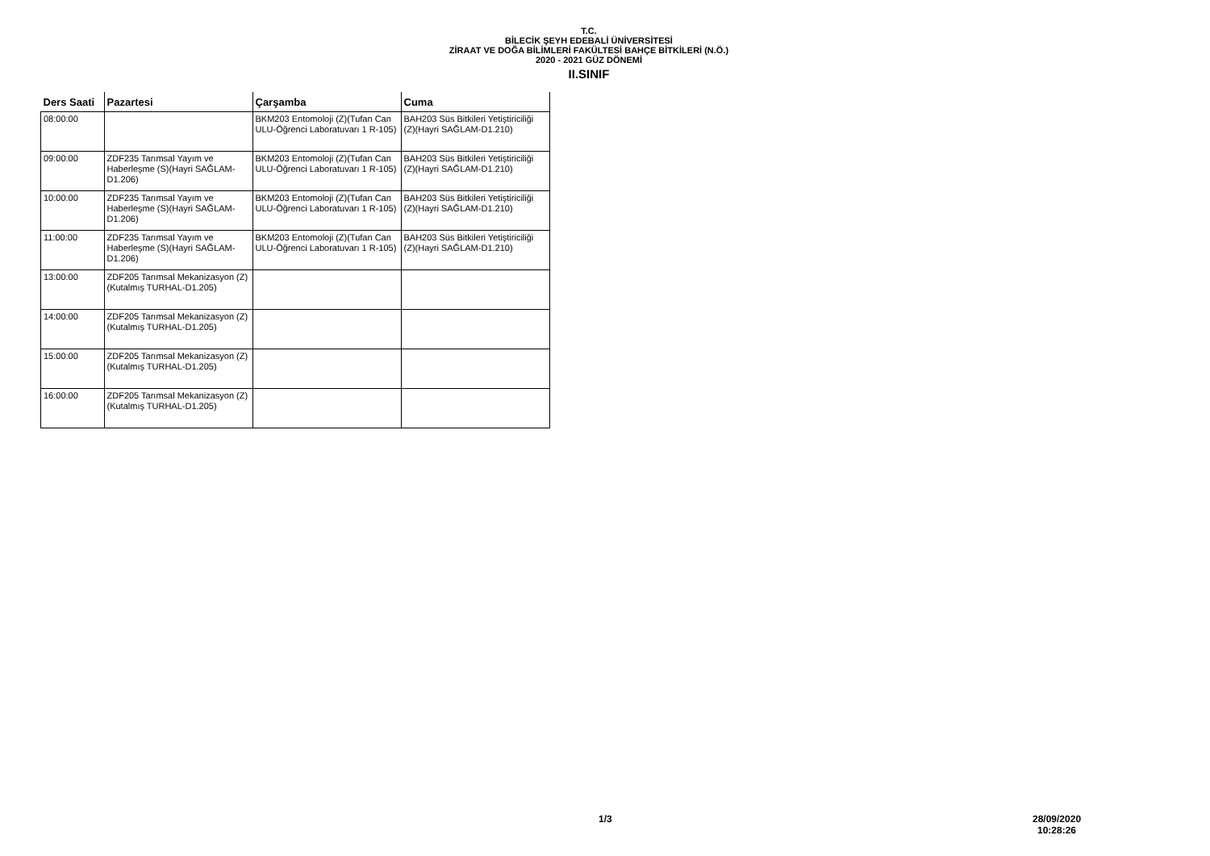T.C.
BİLECİK ŞEYH EDEBALİ ÜNİVERSİTESİ
ZİRAAT VE DOĞA BİLİMLERİ FAKÜLTESİ BAHÇE BİTKİLERİ (N.Ö.)
2020 - 2021 GÜZ DÖNEMİ
II.SINIF
| Ders Saati | Pazartesi | Çarşamba | Cuma |
| --- | --- | --- | --- |
| 08:00:00 | | BKM203 Entomoloji (Z)(Tufan Can ULU-Öğrenci Laboratuvarı 1 R-105) | BAH203 Süs Bitkileri Yetiştiriciliği (Z)(Hayri SAĞLAM-D1.210) |
| 09:00:00 | ZDF235 Tarımsal Yayım ve Haberleşme (S)(Hayri SAĞLAM-D1.206) | BKM203 Entomoloji (Z)(Tufan Can ULU-Öğrenci Laboratuvarı 1 R-105) | BAH203 Süs Bitkileri Yetiştiriciliği (Z)(Hayri SAĞLAM-D1.210) |
| 10:00:00 | ZDF235 Tarımsal Yayım ve Haberleşme (S)(Hayri SAĞLAM-D1.206) | BKM203 Entomoloji (Z)(Tufan Can ULU-Öğrenci Laboratuvarı 1 R-105) | BAH203 Süs Bitkileri Yetiştiriciliği (Z)(Hayri SAĞLAM-D1.210) |
| 11:00:00 | ZDF235 Tarımsal Yayım ve Haberleşme (S)(Hayri SAĞLAM-D1.206) | BKM203 Entomoloji (Z)(Tufan Can ULU-Öğrenci Laboratuvarı 1 R-105) | BAH203 Süs Bitkileri Yetiştiriciliği (Z)(Hayri SAĞLAM-D1.210) |
| 13:00:00 | ZDF205 Tarımsal Mekanizasyon (Z)(Kutalmış TURHAL-D1.205) | | |
| 14:00:00 | ZDF205 Tarımsal Mekanizasyon (Z)(Kutalmış TURHAL-D1.205) | | |
| 15:00:00 | ZDF205 Tarımsal Mekanizasyon (Z)(Kutalmış TURHAL-D1.205) | | |
| 16:00:00 | ZDF205 Tarımsal Mekanizasyon (Z)(Kutalmış TURHAL-D1.205) | | |
1/3 28/09/2020
10:28:26